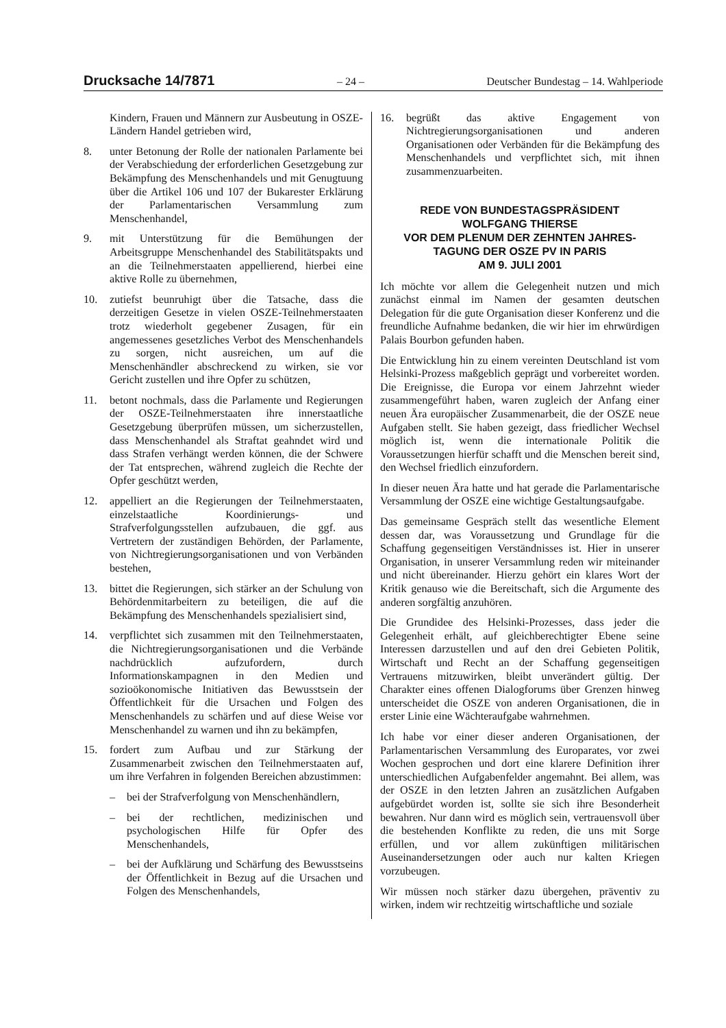Drucksache 14/7871 – 24 – Deutscher Bundestag – 14. Wahlperiode
Kindern, Frauen und Männern zur Ausbeutung in OSZE-Ländern Handel getrieben wird,
8. unter Betonung der Rolle der nationalen Parlamente bei der Verabschiedung der erforderlichen Gesetzgebung zur Bekämpfung des Menschenhandels und mit Genugtuung über die Artikel 106 und 107 der Bukarester Erklärung der Parlamentarischen Versammlung zum Menschenhandel,
9. mit Unterstützung für die Bemühungen der Arbeitsgruppe Menschenhandel des Stabilitätspakts und an die Teilnehmerstaaten appellierend, hierbei eine aktive Rolle zu übernehmen,
10. zutiefst beunruhigt über die Tatsache, dass die derzeitigen Gesetze in vielen OSZE-Teilnehmerstaaten trotz wiederholt gegebener Zusagen, für ein angemessenes gesetzliches Verbot des Menschenhandels zu sorgen, nicht ausreichen, um auf die Menschenhändler abschreckend zu wirken, sie vor Gericht zustellen und ihre Opfer zu schützen,
11. betont nochmals, dass die Parlamente und Regierungen der OSZE-Teilnehmerstaaten ihre innerstaatliche Gesetzgebung überprüfen müssen, um sicherzustellen, dass Menschenhandel als Straftat geahndet wird und dass Strafen verhängt werden können, die der Schwere der Tat entsprechen, während zugleich die Rechte der Opfer geschützt werden,
12. appelliert an die Regierungen der Teilnehmerstaaten, einzelstaatliche Koordinierungs- und Strafverfolgungsstellen aufzubauen, die ggf. aus Vertretern der zuständigen Behörden, der Parlamente, von Nichtregierungsorganisationen und von Verbänden bestehen,
13. bittet die Regierungen, sich stärker an der Schulung von Behördenmitarbeitern zu beteiligen, die auf die Bekämpfung des Menschenhandels spezialisiert sind,
14. verpflichtet sich zusammen mit den Teilnehmerstaaten, die Nichtregierungsorganisationen und die Verbände nachdrücklich aufzufordern, durch Informationskampagnen in den Medien und sozioökonomische Initiativen das Bewusstsein der Öffentlichkeit für die Ursachen und Folgen des Menschenhandels zu schärfen und auf diese Weise vor Menschenhandel zu warnen und ihn zu bekämpfen,
15. fordert zum Aufbau und zur Stärkung der Zusammenarbeit zwischen den Teilnehmerstaaten auf, um ihre Verfahren in folgenden Bereichen abzustimmen:
– bei der Strafverfolgung von Menschenhändlern,
– bei der rechtlichen, medizinischen und psychologischen Hilfe für Opfer des Menschenhandels,
– bei der Aufklärung und Schärfung des Bewusstseins der Öffentlichkeit in Bezug auf die Ursachen und Folgen des Menschenhandels,
16. begrüßt das aktive Engagement von Nichtregierungsorganisationen und anderen Organisationen oder Verbänden für die Bekämpfung des Menschenhandels und verpflichtet sich, mit ihnen zusammenzuarbeiten.
REDE VON BUNDESTAGSPRÄSIDENT
WOLFGANG THIERSE
VOR DEM PLENUM DER ZEHNTEN JAHRES-
TAGUNG DER OSZE PV IN PARIS
AM 9. JULI 2001
Ich möchte vor allem die Gelegenheit nutzen und mich zunächst einmal im Namen der gesamten deutschen Delegation für die gute Organisation dieser Konferenz und die freundliche Aufnahme bedanken, die wir hier im ehrwürdigen Palais Bourbon gefunden haben.
Die Entwicklung hin zu einem vereinten Deutschland ist vom Helsinki-Prozess maßgeblich geprägt und vorbereitet worden. Die Ereignisse, die Europa vor einem Jahrzehnt wieder zusammengeführt haben, waren zugleich der Anfang einer neuen Ära europäischer Zusammenarbeit, die der OSZE neue Aufgaben stellt. Sie haben gezeigt, dass friedlicher Wechsel möglich ist, wenn die internationale Politik die Voraussetzungen hierfür schafft und die Menschen bereit sind, den Wechsel friedlich einzufordern.
In dieser neuen Ära hatte und hat gerade die Parlamentarische Versammlung der OSZE eine wichtige Gestaltungsaufgabe.
Das gemeinsame Gespräch stellt das wesentliche Element dessen dar, was Voraussetzung und Grundlage für die Schaffung gegenseitigen Verständnisses ist. Hier in unserer Organisation, in unserer Versammlung reden wir miteinander und nicht übereinander. Hierzu gehört ein klares Wort der Kritik genauso wie die Bereitschaft, sich die Argumente des anderen sorgfältig anzuhören.
Die Grundidee des Helsinki-Prozesses, dass jeder die Gelegenheit erhält, auf gleichberechtigter Ebene seine Interessen darzustellen und auf den drei Gebieten Politik, Wirtschaft und Recht an der Schaffung gegenseitigen Vertrauens mitzuwirken, bleibt unverändert gültig. Der Charakter eines offenen Dialogforums über Grenzen hinweg unterscheidet die OSZE von anderen Organisationen, die in erster Linie eine Wächteraufgabe wahrnehmen.
Ich habe vor einer dieser anderen Organisationen, der Parlamentarischen Versammlung des Europarates, vor zwei Wochen gesprochen und dort eine klarere Definition ihrer unterschiedlichen Aufgabenfelder angemahnt. Bei allem, was der OSZE in den letzten Jahren an zusätzlichen Aufgaben aufgebürdet worden ist, sollte sie sich ihre Besonderheit bewahren. Nur dann wird es möglich sein, vertrauensvoll über die bestehenden Konflikte zu reden, die uns mit Sorge erfüllen, und vor allem zukünftigen militärischen Auseinandersetzungen oder auch nur kalten Kriegen vorzubeugen.
Wir müssen noch stärker dazu übergehen, präventiv zu wirken, indem wir rechtzeitig wirtschaftliche und soziale